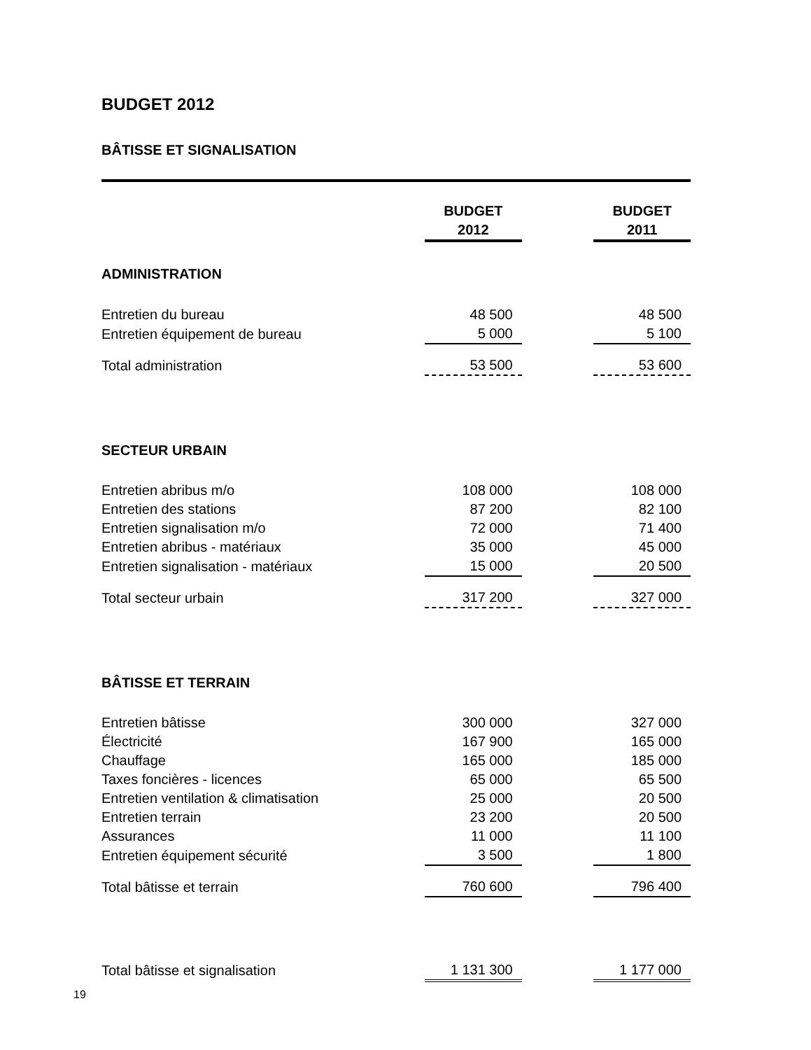BUDGET 2012
BÂTISSE ET SIGNALISATION
| | BUDGET 2012 | | BUDGET 2011 |
| ADMINISTRATION | | | |
| Entretien du bureau | 48 500 | | 48 500 |
| Entretien équipement de bureau | 5 000 | | 5 100 |
| Total administration | 53 500 | | 53 600 |
| SECTEUR URBAIN | | | |
| Entretien abribus m/o | 108 000 | | 108 000 |
| Entretien des stations | 87 200 | | 82 100 |
| Entretien signalisation m/o | 72 000 | | 71 400 |
| Entretien abribus - matériaux | 35 000 | | 45 000 |
| Entretien signalisation - matériaux | 15 000 | | 20 500 |
| Total secteur urbain | 317 200 | | 327 000 |
| BÂTISSE ET TERRAIN | | | |
| Entretien bâtisse | 300 000 | | 327 000 |
| Électricité | 167 900 | | 165 000 |
| Chauffage | 165 000 | | 185 000 |
| Taxes foncières - licences | 65 000 | | 65 500 |
| Entretien ventilation & climatisation | 25 000 | | 20 500 |
| Entretien terrain | 23 200 | | 20 500 |
| Assurances | 11 000 | | 11 100 |
| Entretien équipement sécurité | 3 500 | | 1 800 |
| Total bâtisse et terrain | 760 600 | | 796 400 |
| Total bâtisse et signalisation | 1 131 300 | | 1 177 000 |
19